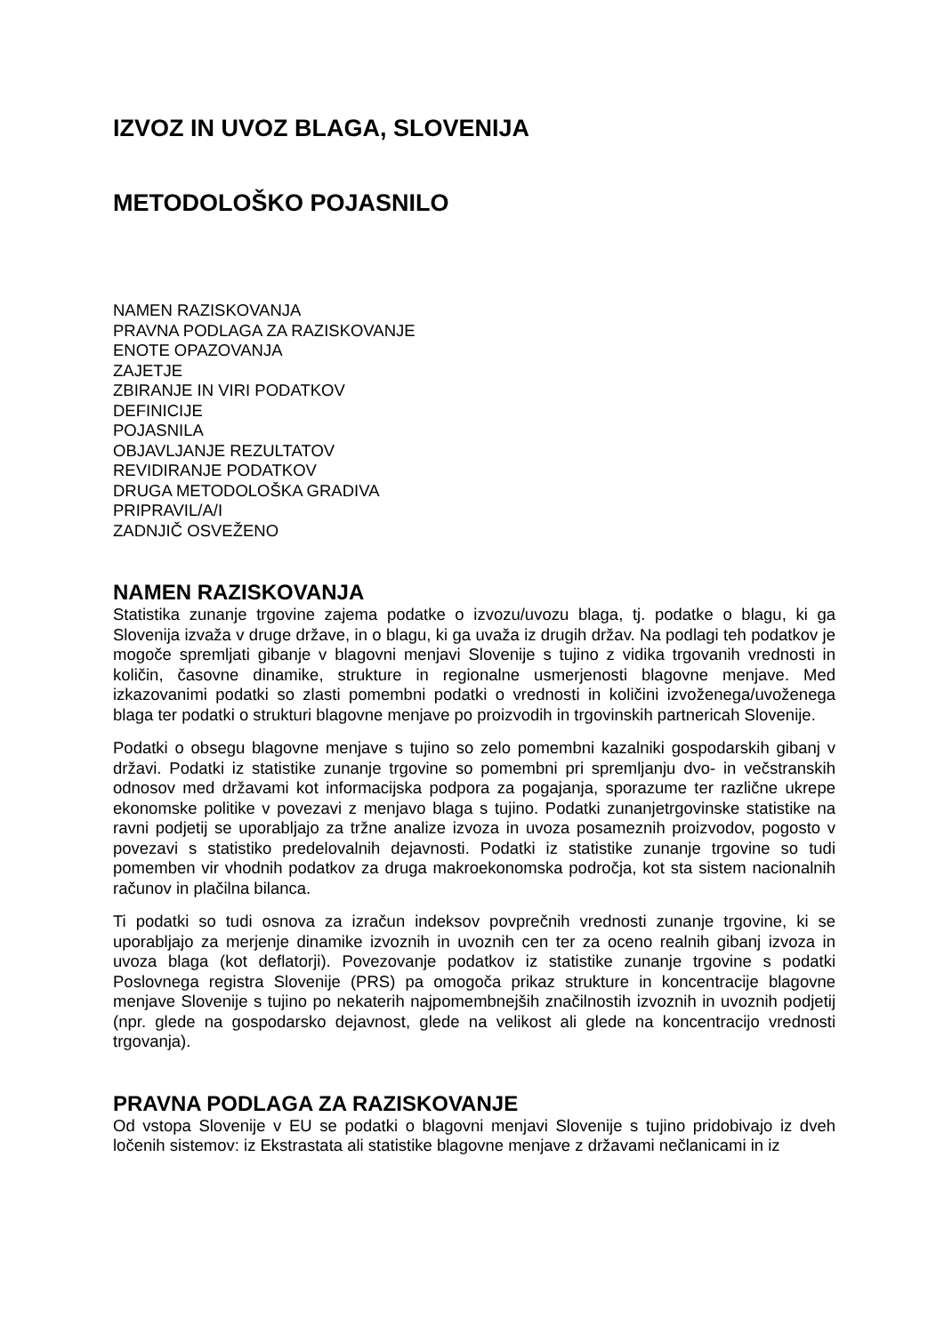IZVOZ IN UVOZ BLAGA, SLOVENIJA
METODOLOŠKO POJASNILO
NAMEN RAZISKOVANJA
PRAVNA PODLAGA ZA RAZISKOVANJE
ENOTE OPAZOVANJA
ZAJETJE
ZBIRANJE IN VIRI PODATKOV
DEFINICIJE
POJASNILA
OBJAVLJANJE REZULTATOV
REVIDIRANJE PODATKOV
DRUGA METODOLOŠKA GRADIVA
PRIPRAVIL/A/I
ZADNJIČ OSVEŽENO
NAMEN RAZISKOVANJA
Statistika zunanje trgovine zajema podatke o izvozu/uvozu blaga, tj. podatke o blagu, ki ga Slovenija izvaža v druge države, in o blagu, ki ga uvaža iz drugih držav. Na podlagi teh podatkov je mogoče spremljati gibanje v blagovni menjavi Slovenije s tujino z vidika trgovanih vrednosti in količin, časovne dinamike, strukture in regionalne usmerjenosti blagovne menjave. Med izkazovanimi podatki so zlasti pomembni podatki o vrednosti in količini izvoženega/uvoženega blaga ter podatki o strukturi blagovne menjave po proizvodih in trgovinskih partnericah Slovenije.
Podatki o obsegu blagovne menjave s tujino so zelo pomembni kazalniki gospodarskih gibanj v državi. Podatki iz statistike zunanje trgovine so pomembni pri spremljanju dvo- in večstranskih odnosov med državami kot informacijska podpora za pogajanja, sporazume ter različne ukrepe ekonomske politike v povezavi z menjavo blaga s tujino. Podatki zunanjetrgovinske statistike na ravni podjetij se uporabljajo za tržne analize izvoza in uvoza posameznih proizvodov, pogosto v povezavi s statistiko predelovalnih dejavnosti. Podatki iz statistike zunanje trgovine so tudi pomemben vir vhodnih podatkov za druga makroekonomska področja, kot sta sistem nacionalnih računov in plačilna bilanca.
Ti podatki so tudi osnova za izračun indeksov povprečnih vrednosti zunanje trgovine, ki se uporabljajo za merjenje dinamike izvoznih in uvoznih cen ter za oceno realnih gibanj izvoza in uvoza blaga (kot deflatorji). Povezovanje podatkov iz statistike zunanje trgovine s podatki Poslovnega registra Slovenije (PRS) pa omogoča prikaz strukture in koncentracije blagovne menjave Slovenije s tujino po nekaterih najpomembnejših značilnostih izvoznih in uvoznih podjetij (npr. glede na gospodarsko dejavnost, glede na velikost ali glede na koncentracijo vrednosti trgovanja).
PRAVNA PODLAGA ZA RAZISKOVANJE
Od vstopa Slovenije v EU se podatki o blagovni menjavi Slovenije s tujino pridobivajo iz dveh ločenih sistemov: iz Ekstrastata ali statistike blagovne menjave z državami nečlanicami in iz